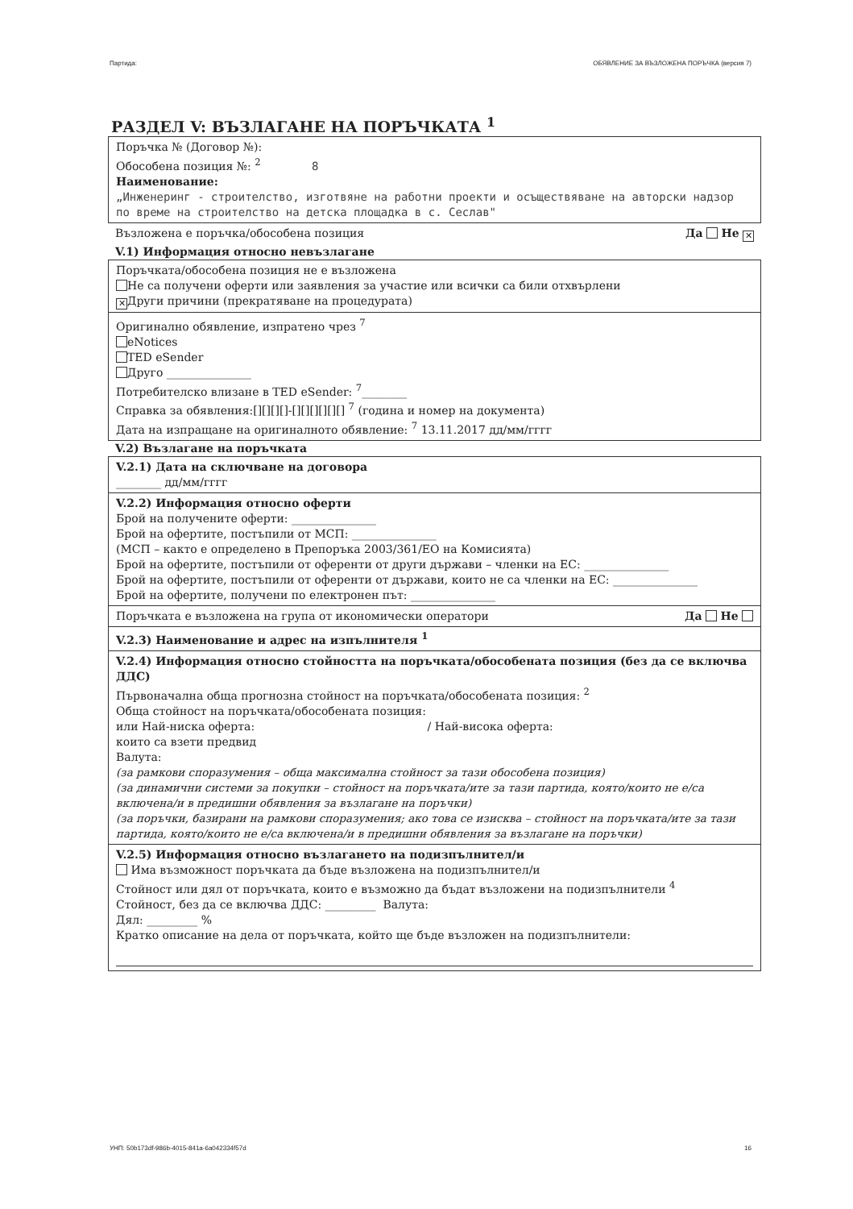Партида: ОБЯВЛЕНИЕ ЗА ВЪЗЛОЖЕНА ПОРЪЧКА (версия 7)
РАЗДЕЛ V: ВЪЗЛАГАНЕ НА ПОРЪЧКАТА <sup>1</sup>
Поръчка № (Договор №):
Обособена позиция №: <sup>2</sup> 8
Наименование:
„Инженеринг - строителство, изготвяне на работни проекти и осъществяване на авторски надзор по време на строителство на детска площадка в с. Сеслав"
Възложена е поръчка/обособена позиция Да Не ✕
V.1) Информация относно невъзлагане
Поръчката/обособена позиция не е възложена
Не са получени оферти или заявления за участие или всички са били отхвърлени
✕ Други причини (прекратяване на процедурата)
Оригинално обявление, изпратено чрез <sup>7</sup>
eNotices
TED eSender
Друго _______________
Потребителско влизане в TED eSender: <sup>7</sup>________
Справка за обявления:[][][][]-[][][][][][] <sup>7</sup> (година и номер на документа)
Дата на изпращане на оригиналното обявление: <sup>7</sup> 13.11.2017 дд/мм/гггг
V.2) Възлагане на поръчката
V.2.1) Дата на сключване на договора
________ дд/мм/гггг
V.2.2) Информация относно оферти
Брой на получените оферти: _______________
Брой на офертите, постъпили от МСП: _______________
(МСП – както е определено в Препоръка 2003/361/ЕО на Комисията)
Брой на офертите, постъпили от оференти от други държави – членки на ЕС: _______________
Брой на офертите, постъпили от оференти от държави, които не са членки на ЕС: _______________
Брой на офертите, получени по електронен път: _______________
Поръчката е възложена на група от икономически оператори Да Не
V.2.3) Наименование и адрес на изпълнителя <sup>1</sup>
V.2.4) Информация относно стойността на поръчката/обособената позиция (без да се включва ДДС)
Първоначална обща прогнозна стойност на поръчката/обособената позиция: <sup>2</sup>
Обща стойност на поръчката/обособената позиция:
или Най-ниска оферта: / Най-висока оферта:
които са взети предвид
Валута:
(за рамкови споразумения – обща максимална стойност за тази обособена позиция)
(за динамични системи за покупки – стойност на поръчката/ите за тази партида, която/които не е/са включена/и в предишни обявления за възлагане на поръчки)
(за поръчки, базирани на рамкови споразумения; ако това се изисква – стойност на поръчката/ите за тази партида, която/които не е/са включена/и в предишни обявления за възлагане на поръчки)
V.2.5) Информация относно възлагането на подизпълнител/и
Има възможност поръчката да бъде възложена на подизпълнител/и
Стойност или дял от поръчката, които е възможно да бъдат възложени на подизпълнители <sup>4</sup>
Стойност, без да се включва ДДС: _________ Валута:
Дял: _________ %
Кратко описание на дела от поръчката, който ще бъде възложен на подизпълнители:
УНП: 50b173df-986b-4015-841a-6a042334f57d 16